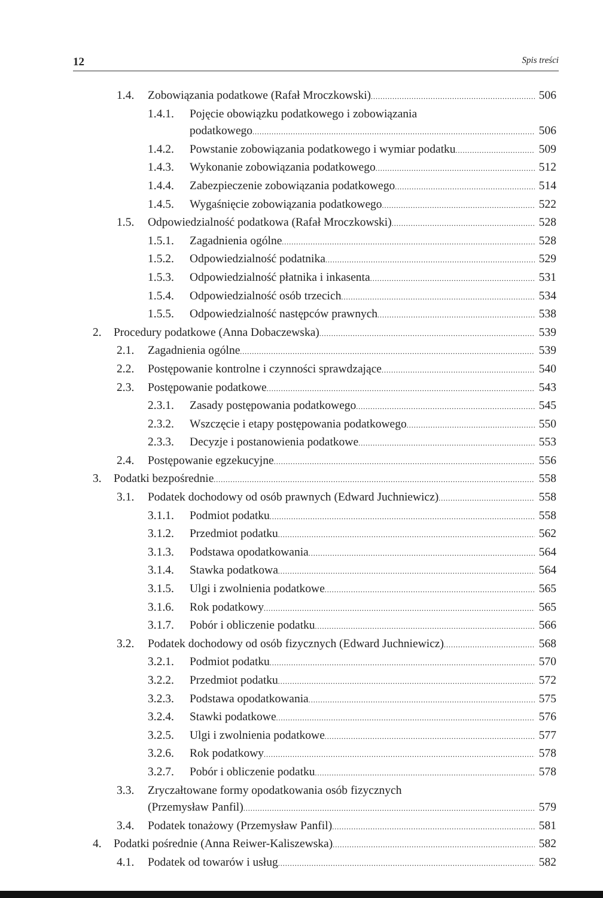12 Spis treści
1.4. Zobowiązania podatkowe (Rafał Mroczkowski) 506
1.4.1. Pojęcie obowiązku podatkowego i zobowiązania
podatkowego 506
1.4.2. Powstanie zobowiązania podatkowego i wymiar podatku 509
1.4.3. Wykonanie zobowiązania podatkowego 512
1.4.4. Zabezpieczenie zobowiązania podatkowego 514
1.4.5. Wygaśnięcie zobowiązania podatkowego 522
1.5. Odpowiedzialność podatkowa (Rafał Mroczkowski) 528
1.5.1. Zagadnienia ogólne 528
1.5.2. Odpowiedzialność podatnika 529
1.5.3. Odpowiedzialność płatnika i inkasenta 531
1.5.4. Odpowiedzialność osób trzecich 534
1.5.5. Odpowiedzialność następców prawnych 538
2. Procedury podatkowe (Anna Dobaczewska) 539
2.1. Zagadnienia ogólne 539
2.2. Postępowanie kontrolne i czynności sprawdzające 540
2.3. Postępowanie podatkowe 543
2.3.1. Zasady postępowania podatkowego 545
2.3.2. Wszczęcie i etapy postępowania podatkowego 550
2.3.3. Decyzje i postanowienia podatkowe 553
2.4. Postępowanie egzekucyjne 556
3. Podatki bezpośrednie 558
3.1. Podatek dochodowy od osób prawnych (Edward Juchniewicz) 558
3.1.1. Podmiot podatku 558
3.1.2. Przedmiot podatku 562
3.1.3. Podstawa opodatkowania 564
3.1.4. Stawka podatkowa 564
3.1.5. Ulgi i zwolnienia podatkowe 565
3.1.6. Rok podatkowy 565
3.1.7. Pobór i obliczenie podatku 566
3.2. Podatek dochodowy od osób fizycznych (Edward Juchniewicz) 568
3.2.1. Podmiot podatku 570
3.2.2. Przedmiot podatku 572
3.2.3. Podstawa opodatkowania 575
3.2.4. Stawki podatkowe 576
3.2.5. Ulgi i zwolnienia podatkowe 577
3.2.6. Rok podatkowy 578
3.2.7. Pobór i obliczenie podatku 578
3.3. Zryczałtowane formy opodatkowania osób fizycznych
(Przemysław Panfil) 579
3.4. Podatek tonażowy (Przemysław Panfil) 581
4. Podatki pośrednie (Anna Reiwer-Kaliszewska) 582
4.1. Podatek od towarów i usług 582